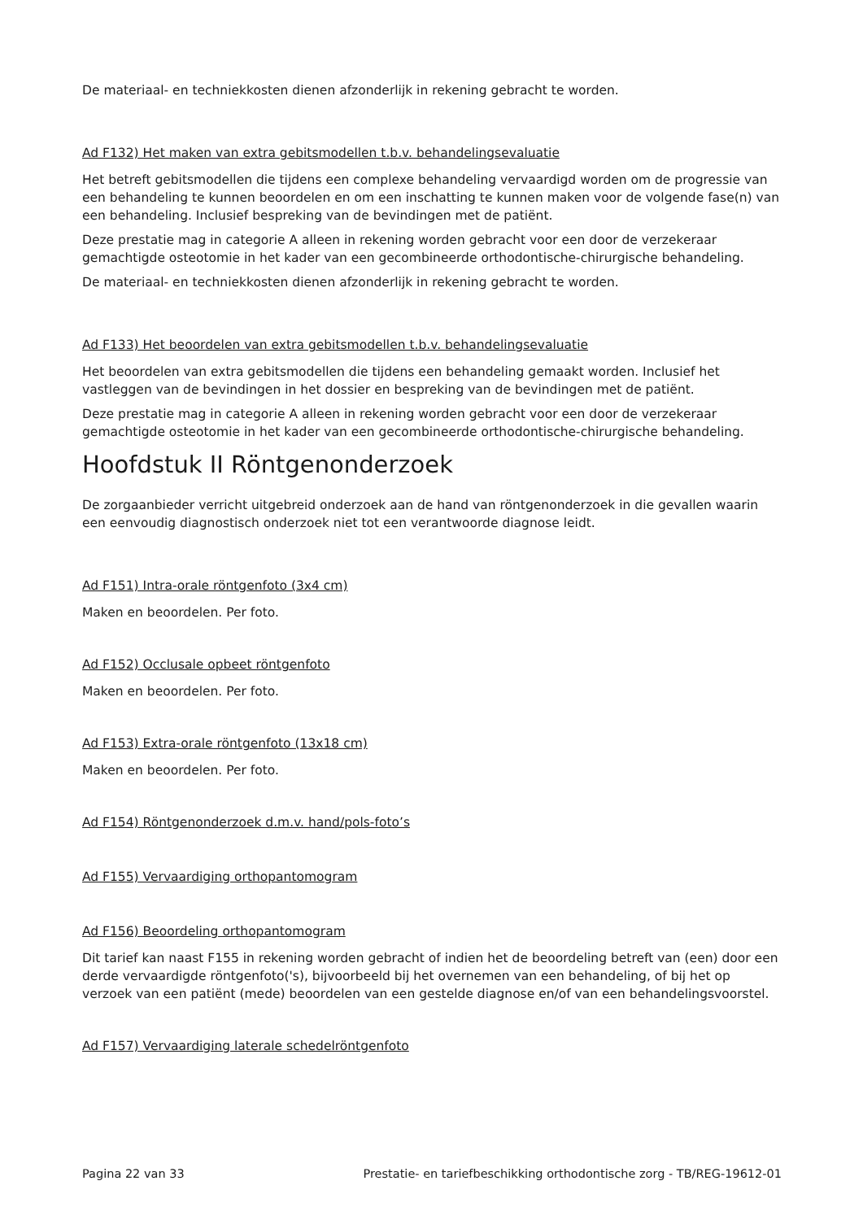De materiaal- en techniekkosten dienen afzonderlijk in rekening gebracht te worden.
Ad F132) Het maken van extra gebitsmodellen t.b.v. behandelingsevaluatie
Het betreft gebitsmodellen die tijdens een complexe behandeling vervaardigd worden om de progressie van een behandeling te kunnen beoordelen en om een inschatting te kunnen maken voor de volgende fase(n) van een behandeling. Inclusief bespreking van de bevindingen met de patiënt.
Deze prestatie mag in categorie A alleen in rekening worden gebracht voor een door de verzekeraar gemachtigde osteotomie in het kader van een gecombineerde orthodontische-chirurgische behandeling.
De materiaal- en techniekkosten dienen afzonderlijk in rekening gebracht te worden.
Ad F133) Het beoordelen van extra gebitsmodellen t.b.v. behandelingsevaluatie
Het beoordelen van extra gebitsmodellen die tijdens een behandeling gemaakt worden. Inclusief het vastleggen van de bevindingen in het dossier en bespreking van de bevindingen met de patiënt.
Deze prestatie mag in categorie A alleen in rekening worden gebracht voor een door de verzekeraar gemachtigde osteotomie in het kader van een gecombineerde orthodontische-chirurgische behandeling.
Hoofdstuk II Röntgenonderzoek
De zorgaanbieder verricht uitgebreid onderzoek aan de hand van röntgenonderzoek in die gevallen waarin een eenvoudig diagnostisch onderzoek niet tot een verantwoorde diagnose leidt.
Ad F151) Intra-orale röntgenfoto (3x4 cm)
Maken en beoordelen. Per foto.
Ad F152) Occlusale opbeet röntgenfoto
Maken en beoordelen. Per foto.
Ad F153) Extra-orale röntgenfoto (13x18 cm)
Maken en beoordelen. Per foto.
Ad F154) Röntgenonderzoek d.m.v. hand/pols-foto’s
Ad F155) Vervaardiging orthopantomogram
Ad F156) Beoordeling orthopantomogram
Dit tarief kan naast F155 in rekening worden gebracht of indien het de beoordeling betreft van (een) door een derde vervaardigde röntgenfoto('s), bijvoorbeeld bij het overnemen van een behandeling, of bij het op verzoek van een patiënt (mede) beoordelen van een gestelde diagnose en/of van een behandelingsvoorstel.
Ad F157) Vervaardiging laterale schedelröntgenfoto
Pagina 22 van 33 Prestatie- en tariefbeschikking orthodontische zorg - TB/REG-19612-01